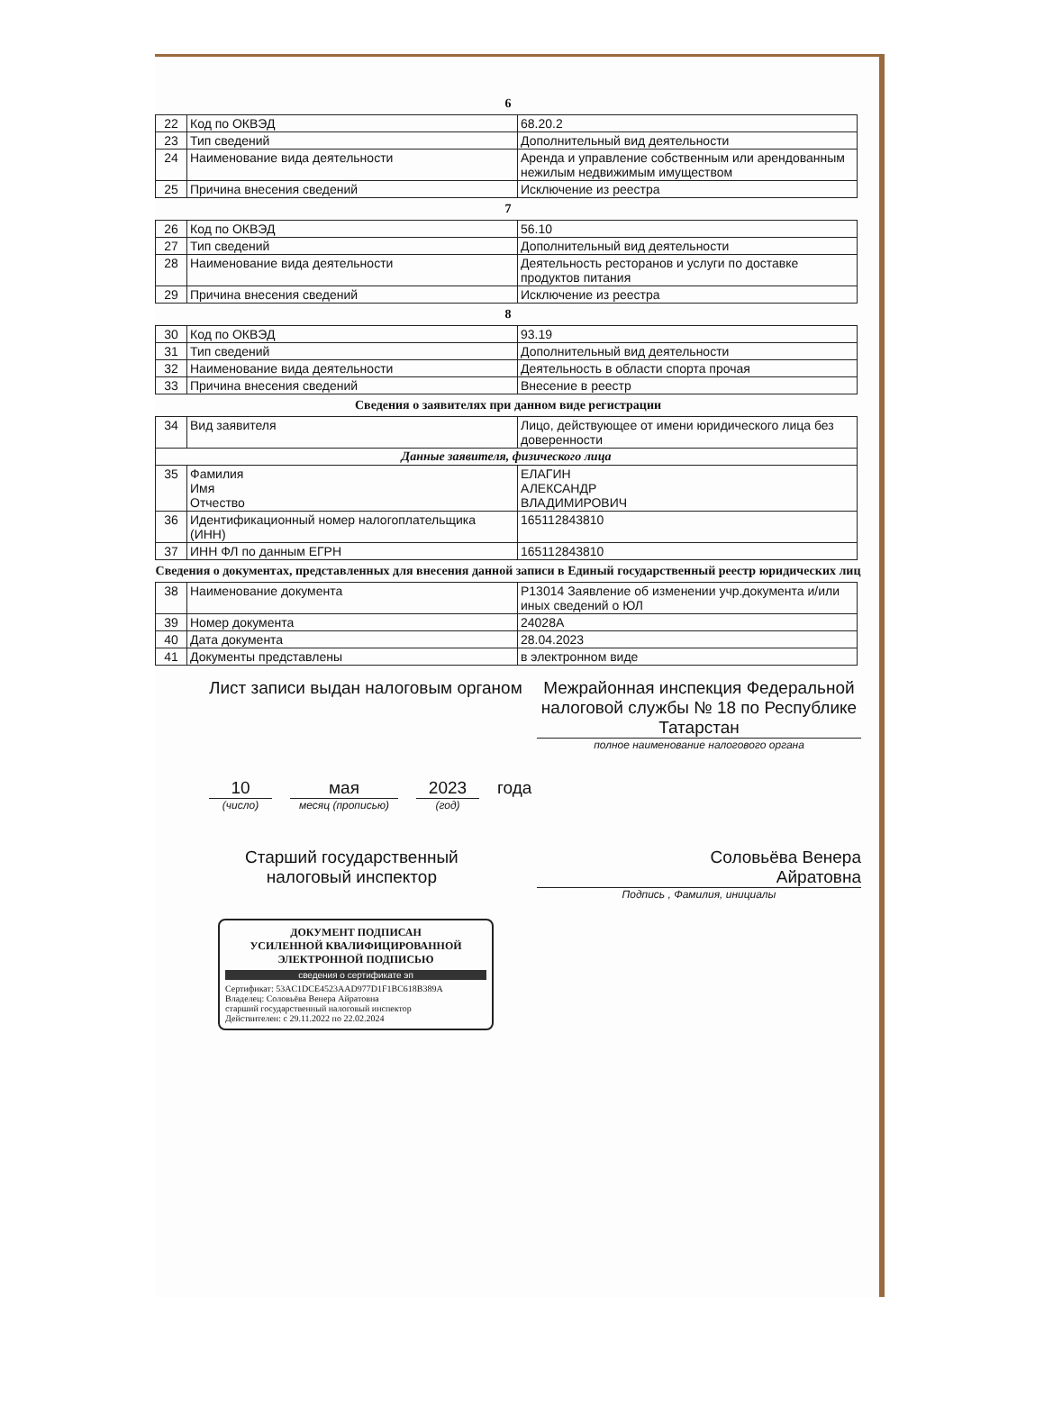6
| 22 | Код по ОКВЭД | 68.20.2 |
| 23 | Тип сведений | Дополнительный вид деятельности |
| 24 | Наименование вида деятельности | Аренда и управление собственным или арендованным нежилым недвижимым имуществом |
| 25 | Причина внесения сведений | Исключение из реестра |
7
| 26 | Код по ОКВЭД | 56.10 |
| 27 | Тип сведений | Дополнительный вид деятельности |
| 28 | Наименование вида деятельности | Деятельность ресторанов и услуги по доставке продуктов питания |
| 29 | Причина внесения сведений | Исключение из реестра |
8
| 30 | Код по ОКВЭД | 93.19 |
| 31 | Тип сведений | Дополнительный вид деятельности |
| 32 | Наименование вида деятельности | Деятельность в области спорта прочая |
| 33 | Причина внесения сведений | Внесение в реестр |
Сведения о заявителях при данном виде регистрации
| 34 | Вид заявителя | Лицо, действующее от имени юридического лица без доверенности |
| Данные заявителя, физического лица | | |
| 35 | Фамилия Имя Отчество | ЕЛАГИН АЛЕКСАНДР ВЛАДИМИРОВИЧ |
| 36 | Идентификационный номер налогоплательщика (ИНН) | 165112843810 |
| 37 | ИНН ФЛ по данным ЕГРН | 165112843810 |
Сведения о документах, представленных для внесения данной записи в Единый государственный реестр юридических лиц
| 38 | Наименование документа | Р13014 Заявление об изменении учр.документа и/или иных сведений о ЮЛ |
| 39 | Номер документа | 24028А |
| 40 | Дата документа | 28.04.2023 |
| 41 | Документы представлены | в электронном виде |
Лист записи выдан налоговым органом
Межрайонная инспекция Федеральной налоговой службы № 18 по Республике Татарстан
полное наименование налогового органа
10
(число)
мая
месяц (прописью)
2023
(год)
года
Старший государственный
налоговый инспектор
Соловьёва Венера
Айратовна
Подпись , Фамилия, инициалы
ДОКУМЕНТ ПОДПИСАН
УСИЛЕННОЙ КВАЛИФИЦИРОВАННОЙ
ЭЛЕКТРОННОЙ ПОДПИСЬЮ
сведения о сертификате эп
Сертификат: 53AC1DCE4523AAD977D1F1BC618B389A
Владелец: Соловьёва Венера Айратовна
старший государственный налоговый инспектор
Действителен: с 29.11.2022 по 22.02.2024